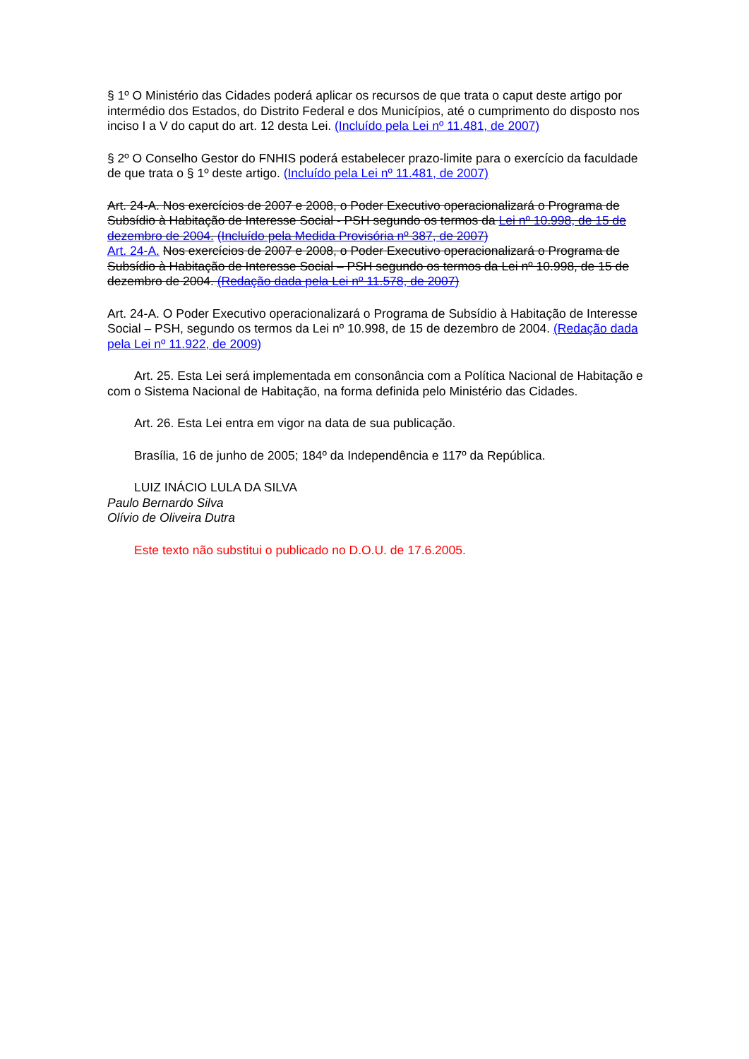§ 1º O Ministério das Cidades poderá aplicar os recursos de que trata o caput deste artigo por intermédio dos Estados, do Distrito Federal e dos Municípios, até o cumprimento do disposto nos inciso I a V do caput do art. 12 desta Lei. (Incluído pela Lei nº 11.481, de 2007)
§ 2º O Conselho Gestor do FNHIS poderá estabelecer prazo-limite para o exercício da faculdade de que trata o § 1º deste artigo. (Incluído pela Lei nº 11.481, de 2007)
Art. 24-A. Nos exercícios de 2007 e 2008, o Poder Executivo operacionalizará o Programa de Subsídio à Habitação de Interesse Social - PSH segundo os termos da Lei nº 10.998, de 15 de dezembro de 2004. (Incluído pela Medida Provisória nº 387, de 2007)
Art. 24-A. Nos exercícios de 2007 e 2008, o Poder Executivo operacionalizará o Programa de Subsídio à Habitação de Interesse Social – PSH segundo os termos da Lei nº 10.998, de 15 de dezembro de 2004. (Redação dada pela Lei nº 11.578, de 2007)
Art. 24-A. O Poder Executivo operacionalizará o Programa de Subsídio à Habitação de Interesse Social – PSH, segundo os termos da Lei nº 10.998, de 15 de dezembro de 2004. (Redação dada pela Lei nº 11.922, de 2009)
Art. 25. Esta Lei será implementada em consonância com a Política Nacional de Habitação e com o Sistema Nacional de Habitação, na forma definida pelo Ministério das Cidades.
Art. 26. Esta Lei entra em vigor na data de sua publicação.
Brasília, 16 de junho de 2005; 184º da Independência e 117º da República.
LUIZ INÁCIO LULA DA SILVA
Paulo Bernardo Silva
Olívio de Oliveira Dutra
Este texto não substitui o publicado no D.O.U. de 17.6.2005.